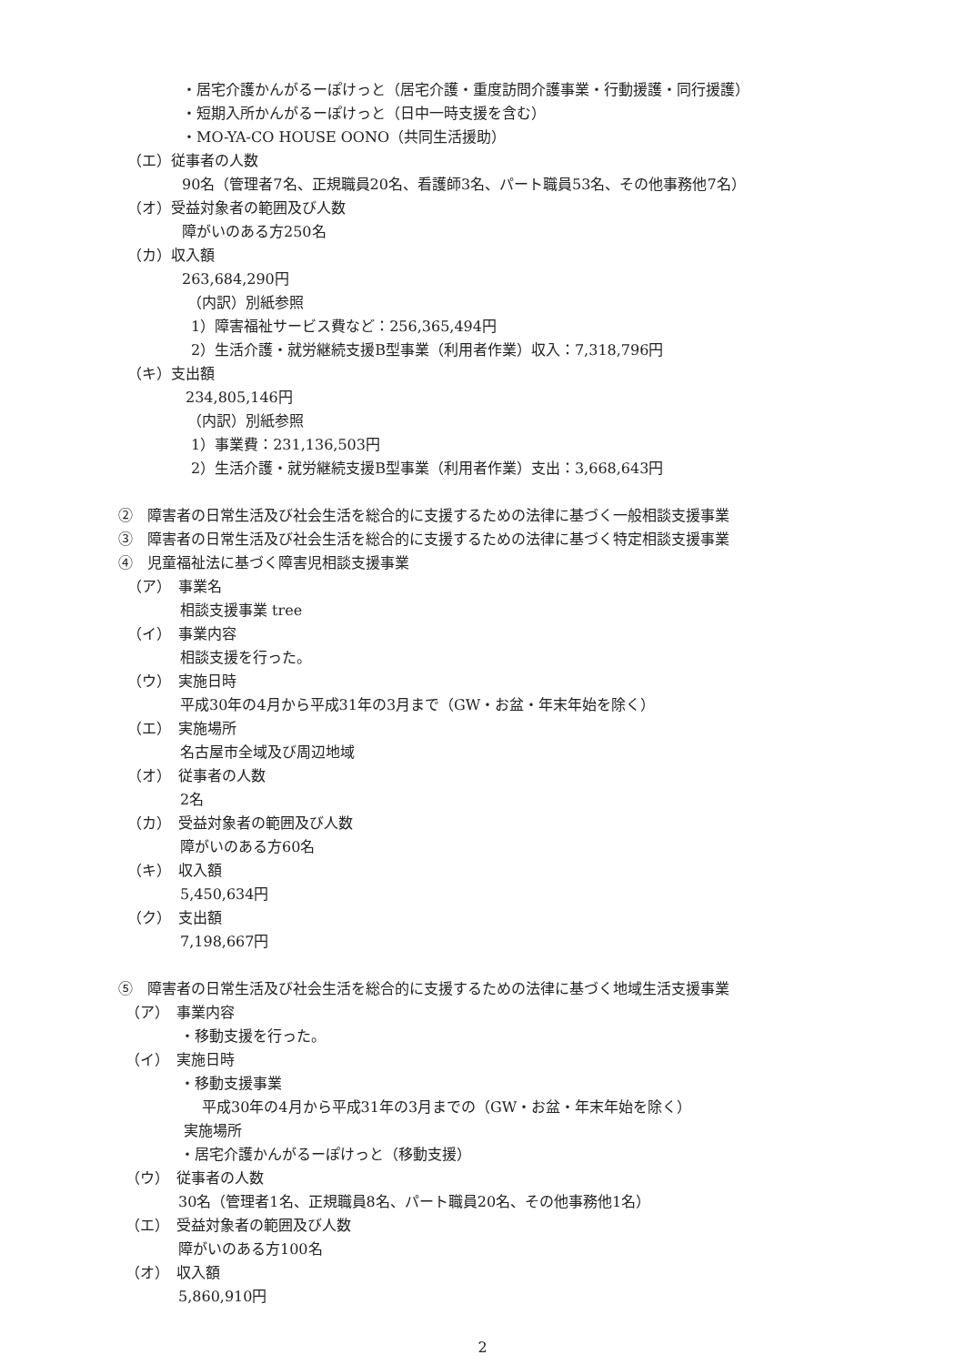・居宅介護かんがるーぽけっと（居宅介護・重度訪問介護事業・行動援護・同行援護）
・短期入所かんがるーぽけっと（日中一時支援を含む）
・MO-YA-CO HOUSE OONO（共同生活援助）
（エ）従事者の人数
90名（管理者7名、正規職員20名、看護師3名、パート職員53名、その他事務他7名）
（オ）受益対象者の範囲及び人数
障がいのある方250名
（カ）収入額
263,684,290円
（内訳）別紙参照
1）障害福祉サービス費など：256,365,494円
2）生活介護・就労継続支援B型事業（利用者作業）収入：7,318,796円
（キ）支出額
234,805,146円
（内訳）別紙参照
1）事業費：231,136,503円
2）生活介護・就労継続支援B型事業（利用者作業）支出：3,668,643円
②　障害者の日常生活及び社会生活を総合的に支援するための法律に基づく一般相談支援事業
③　障害者の日常生活及び社会生活を総合的に支援するための法律に基づく特定相談支援事業
④　児童福祉法に基づく障害児相談支援事業
（ア）　事業名
相談支援事業 tree
（イ）　事業内容
相談支援を行った。
（ウ）　実施日時
平成30年の4月から平成31年の3月まで（GW・お盆・年末年始を除く）
（エ）　実施場所
名古屋市全域及び周辺地域
（オ）　従事者の人数
2名
（カ）　受益対象者の範囲及び人数
障がいのある方60名
（キ）　収入額
5,450,634円
（ク）　支出額
7,198,667円
⑤　障害者の日常生活及び社会生活を総合的に支援するための法律に基づく地域生活支援事業
（ア）　事業内容
・移動支援を行った。
（イ）　実施日時
・移動支援事業
平成30年の4月から平成31年の3月までの（GW・お盆・年末年始を除く）
実施場所
・居宅介護かんがるーぽけっと（移動支援）
（ウ）　従事者の人数
30名（管理者1名、正規職員8名、パート職員20名、その他事務他1名）
（エ）　受益対象者の範囲及び人数
障がいのある方100名
（オ）　収入額
5,860,910円
2